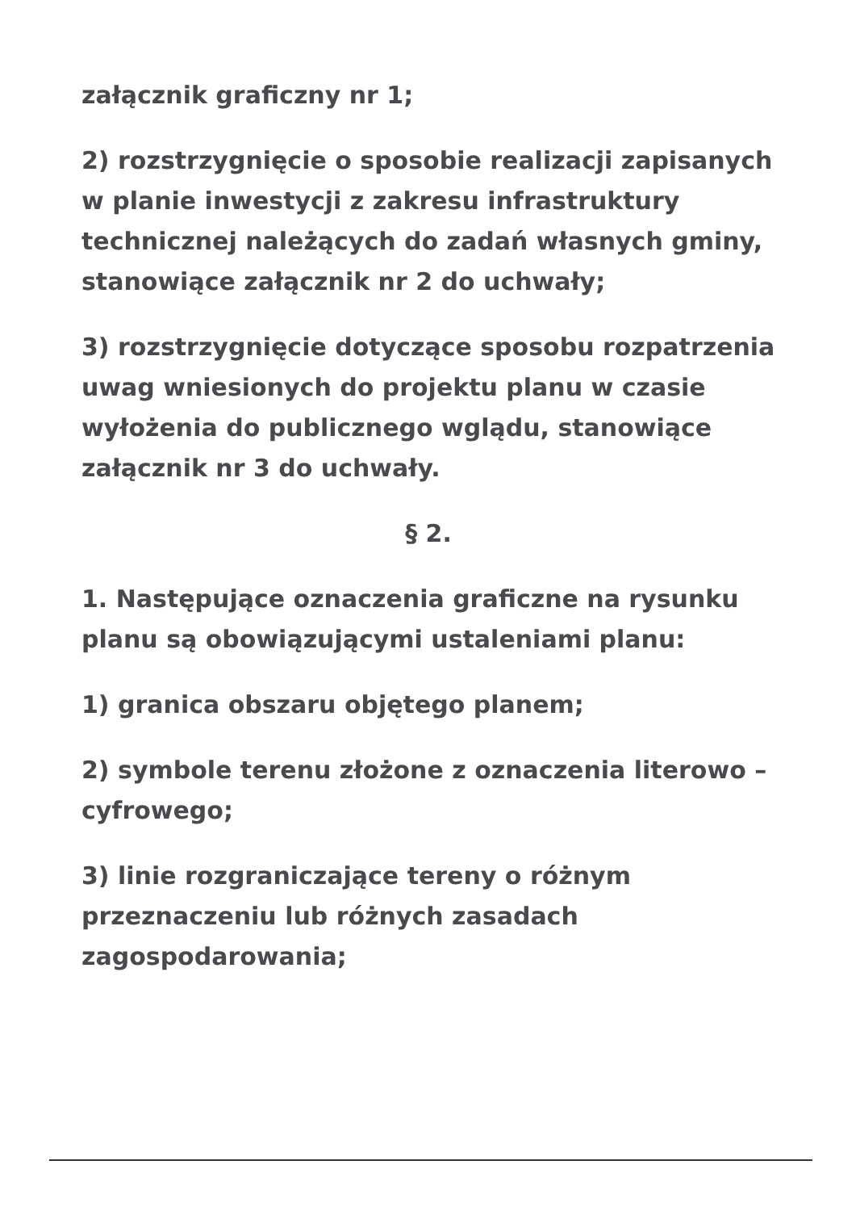załącznik graficzny nr 1;
2) rozstrzygnięcie o sposobie realizacji zapisanych w planie inwestycji z zakresu infrastruktury technicznej należących do zadań własnych gminy, stanowiące załącznik nr 2 do uchwały;
3) rozstrzygnięcie dotyczące sposobu rozpatrzenia uwag wniesionych do projektu planu w czasie wyłożenia do publicznego wglądu, stanowiące załącznik nr 3 do uchwały.
§ 2.
1. Następujące oznaczenia graficzne na rysunku planu są obowiązującymi ustaleniami planu:
1) granica obszaru objętego planem;
2) symbole terenu złożone z oznaczenia literowo – cyfrowego;
3) linie rozgraniczające tereny o różnym przeznaczeniu lub różnych zasadach zagospodarowania;